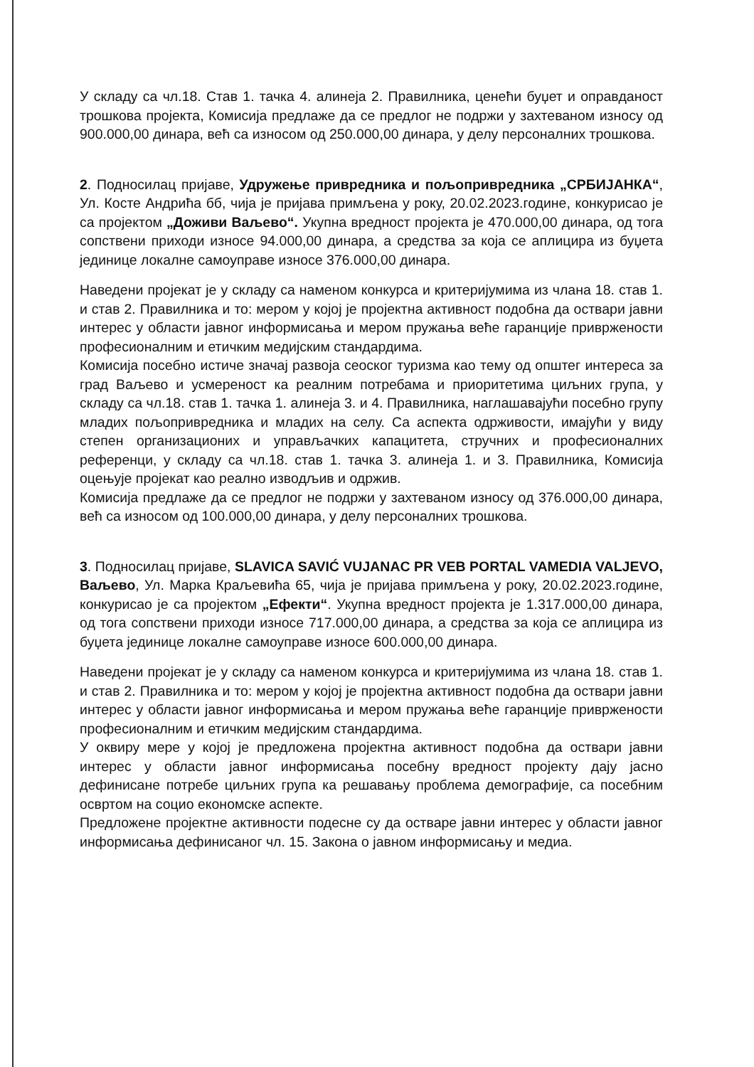У складу са чл.18. Став 1. тачка 4. алинеја 2. Правилника, ценећи буџет и оправданост трошкова пројекта, Комисија предлаже да се предлог не подржи у захтеваном износу од 900.000,00 динара, већ са износом од 250.000,00 динара, у делу персоналних трошкова.
2. Подносилац пријаве, Удружење привредника и пољопривредника „СРБИЈАНКА“, Ул. Косте Андрића бб, чија је пријава примљена у року, 20.02.2023.године, конкурисао је са пројектом „Доживи Ваљево“. Укупна вредност пројекта је 470.000,00 динара, од тога сопствени приходи износе 94.000,00 динара, а средства за која се аплицира из буџета јединице локалне самоуправе износе 376.000,00 динара.
Наведени пројекат је у складу са наменом конкурса и критеријумима из члана 18. став 1. и став 2. Правилника и то: мером у којој је пројектна активност подобна да оствари јавни интерес у области јавног информисања и мером пружања веће гаранције привржености професионалним и етичким медијским стандардима.
Комисија посебно истиче значај развоја сеоског туризма као тему од општег интереса за град Ваљево и усмереност ка реалним потребама и приоритетима циљних група, у складу са чл.18. став 1. тачка 1. алинеја 3. и 4. Правилника, наглашавајући посебно групу младих пољопривредника и младих на селу. Са аспекта одрживости, имајући у виду степен организационих и управљачких капацитета, стручних и професионалних референци, у складу са чл.18. став 1. тачка 3. алинеја 1. и 3. Правилника, Комисија оцењује пројекат као реално изводљив и одржив.
Комисија предлаже да се предлог не подржи у захтеваном износу од 376.000,00 динара, већ са износом од 100.000,00 динара, у делу персоналних трошкова.
3. Подносилац пријаве, SLAVICA SAVIĆ VUJANAC PR VEB PORTAL VAMEDIA VALJEVO, Ваљево, Ул. Марка Краљевића 65, чија је пријава примљена у року, 20.02.2023.године, конкурисао је са пројектом „Ефекти“. Укупна вредност пројекта је 1.317.000,00 динара, од тога сопствени приходи износе 717.000,00 динара, а средства за која се аплицира из буџета јединице локалне самоуправе износе 600.000,00 динара.
Наведени пројекат је у складу са наменом конкурса и критеријумима из члана 18. став 1. и став 2. Правилника и то: мером у којој је пројектна активност подобна да оствари јавни интерес у области јавног информисања и мером пружања веће гаранције привржености професионалним и етичким медијским стандардима.
У оквиру мере у којој је предложена пројектна активност подобна да оствари јавни интерес у области јавног информисања посебну вредност пројекту дају јасно дефинисане потребе циљних група ка решавању проблема демографије, са посебним освртом на социо економске аспекте.
Предложене пројектне активности подесне су да остваре јавни интерес у области јавног информисања дефинисаног чл. 15. Закона о јавном информисању и медиа.